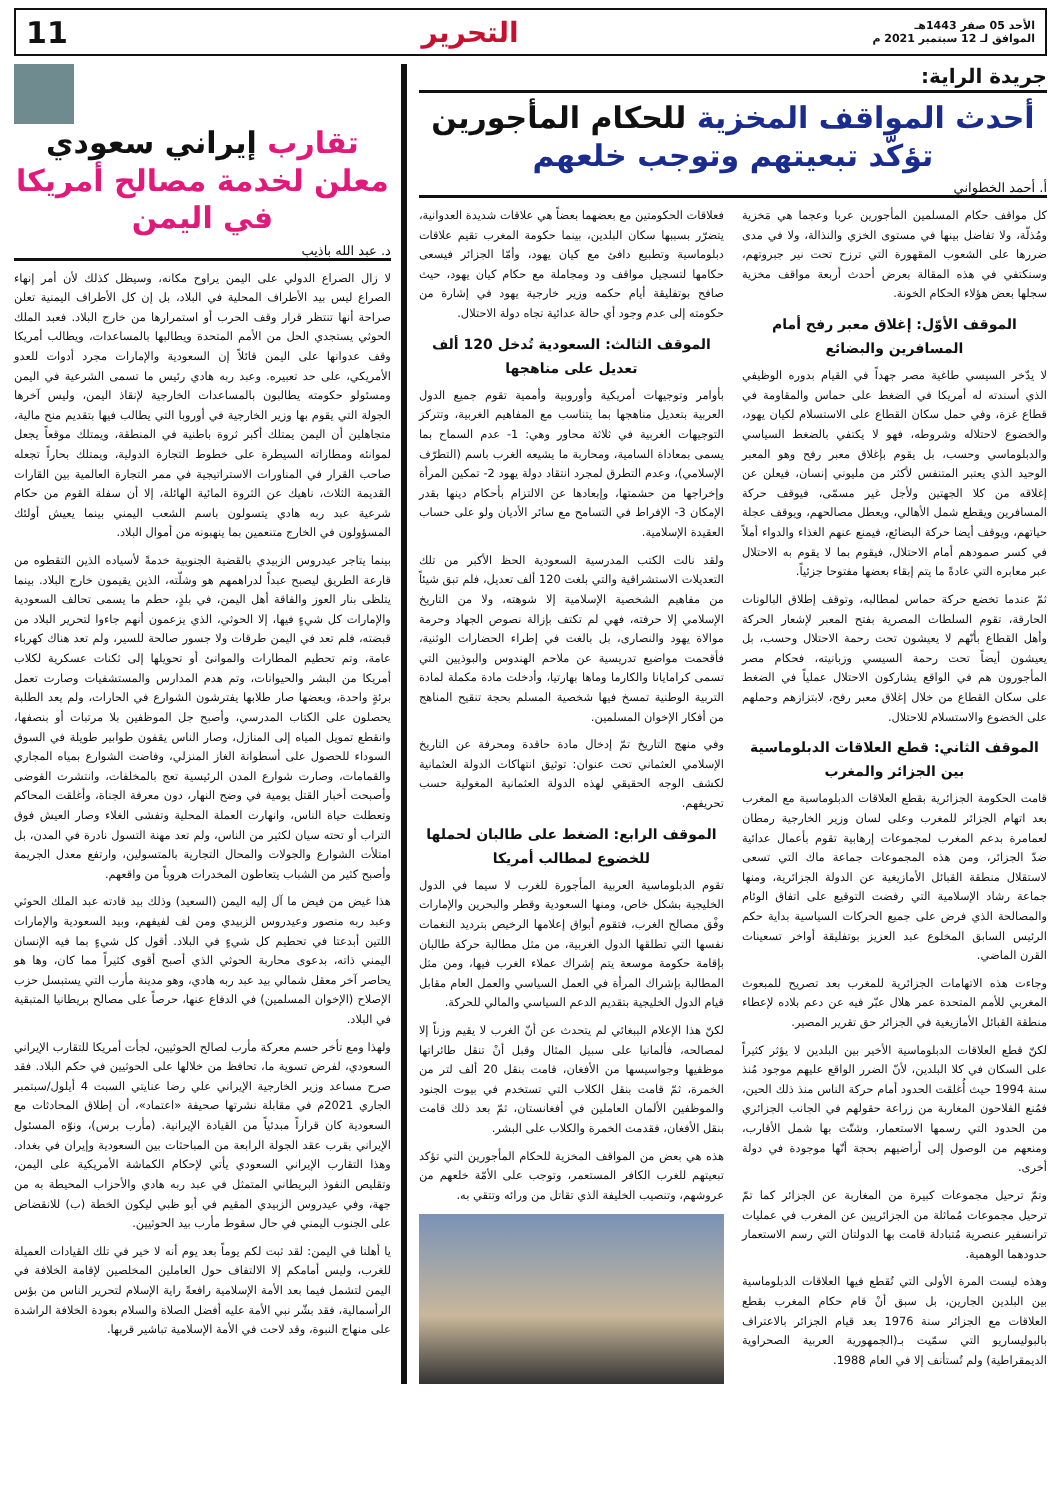الأحد 05 صفر 1443هـ
الموافق لـ 12 سبتمبر 2021 م
التحرير 11
جريدة الراية:
أحدث المواقف المخزية للحكام المأجورين تؤكّد تبعيتهم وتوجب خلعهم
أ. أحمد الخطواني
كل مواقف حكام المسلمين المأجورين عربا وعجما هي مَخزية ومُذلّة، ولا تفاضل بينها في مستوى الخزي والنذالة، ولا في مدى ضررها على الشعوب المقهورة التي ترزح تحت نير جبروتهم، وسنكتفي في هذه المقالة بعرض أحدث أربعة مواقف مخزية سجلها بعض هؤلاء الحكام الخونة.
الموقف الأوّل: إغلاق معبر رفح أمام المسافرين والبضائع
لا يدّخر السيسي طاغية مصر جهداً في القيام بدوره الوظيفي الذي أسندته له أمريكا في الضغط على حماس والمقاومة في قطاع غزة، وفي حمل سكان القطاع على الاستسلام لكيان يهود، والخضوع لاحتلاله وشروطه، فهو لا يكتفي بالضغط السياسي والدبلوماسي وحسب، بل يقوم بإغلاق معبر رفح وهو المعبر الوحيد الذي يعتبر المتنفس لأكثر من مليوني إنسان، فيعلن عن إغلاقه من كلا الجهتين ولأجل غير مسمّى، فيوقف حركة المسافرين ويقطع شمل الأهالي، ويعطل مصالحهم، ويوقف عجلة حياتهم، ويوقف أيضا حركة البضائع، فيمنع عنهم الغذاء والدواء أملاً في كسر صمودهم أمام الاحتلال، فيقوم بما لا يقوم به الاحتلال عبر معابره التي عادةً ما يتم إبقاء بعضها مفتوحا جزئياً.
ثمّ عندما تخضع حركة حماس لمطالبه، وتوقف إطلاق البالونات الحارقة، تقوم السلطات المصرية بفتح المعبر لإشعار الحركة وأهل القطاع بأنّهم لا يعيشون تحت رحمة الاحتلال وحسب، بل يعيشون أيضاً تحت رحمة السيسي وزبانيته، فحكام مصر المأجورون هم في الواقع يشاركون الاحتلال عملياً في الضغط على سكان القطاع من خلال إغلاق معبر رفح، لابتزازهم وحملهم على الخضوع والاستسلام للاحتلال.
الموقف الثاني: قطع العلاقات الدبلوماسية بين الجزائر والمغرب
قامت الحكومة الجزائرية بقطع العلاقات الدبلوماسية مع المغرب بعد اتهام الجزائر للمغرب وعلى لسان وزير الخارجية رمطان لعمامرة بدعم المغرب لمجموعات إرهابية تقوم بأعمال عدائية ضدّ الجزائر، ومن هذه المجموعات جماعة ماك التي تسعى لاستقلال منطقة القبائل الأمازيغية عن الدولة الجزائرية، ومنها جماعة رشاد الإسلامية التي رفضت التوقيع على اتفاق الوئام والمصالحة الذي فرض على جميع الحركات السياسية بداية حكم الرئيس السابق المخلوع عبد العزيز بوتفليقة أواخر تسعينات القرن الماضي.
وجاءت هذه الاتهامات الجزائرية للمغرب بعد تصريح للمبعوث المغربي للأمم المتحدة عمر هلال عبّر فيه عن دعم بلاده لإعطاء منطقة القبائل الأمازيغية في الجزائر حق تقرير المصير.
لكنّ قطع العلاقات الدبلوماسية الأخير بين البلدين لا يؤثر كثيراً على السكان في كلا البلدين، لأنّ الضرر الواقع عليهم موجود مُنذ سنة 1994 حيث أُغلقت الحدود أمام حركة الناس منذ ذلك الحين، فمُنع الفلاحون المغاربة من زراعة حقولهم في الجانب الجزائري من الحدود التي رسمها الاستعمار، وشتّت بها شمل الأقارب، ومنعهم من الوصول إلى أراضيهم بحجة أنّها موجودة في دولة أخرى.
وتمّ ترحيل مجموعات كبيرة من المغاربة عن الجزائر كما تمّ ترحيل مجموعات مُماثلة من الجزائريين عن المغرب في عمليات ترانسفير عنصرية مُتبادلة قامت بها الدولتان التي رسم الاستعمار حدودهما الوهمية.
وهذه ليست المرة الأولى التي تُقطع فيها العلاقات الدبلوماسية بين البلدين الجارين، بل سبق أنْ قام حكام المغرب بقطع العلاقات مع الجزائر سنة 1976 بعد قيام الجزائر بالاعتراف بالبوليساريو التي سمّيت بـ(الجمهورية العربية الصحراوية الديمقراطية) ولم تُستأنف إلا في العام 1988.
فعلاقات الحكومتين مع بعضهما بعضاً هي علاقات شديدة العدوانية، يتضرّر بسببها سكان البلدين، بينما حكومة المغرب تقيم علاقات دبلوماسية وتطبيع دافئ مع كيان يهود، وأمّا الجزائر فيسعى حكامها لتسجيل مواقف ود ومجاملة مع حكام كيان يهود، حيث صافح بوتفليقة أيام حكمه وزير خارجية يهود في إشارة من حكومته إلى عدم وجود أي حالة عدائية تجاه دولة الاحتلال.
الموقف الثالث: السعودية تُدخل 120 ألف تعديل على مناهجها
بأوامر وتوجيهات أمريكية وأوروبية وأممية تقوم جميع الدول العربية بتعديل مناهجها بما يتناسب مع المفاهيم الغربية، وتتركز التوجيهات الغربية في ثلاثة محاور وهي: 1- عدم السماح بما يسمى بمعاداة السامية، ومحاربة ما يشيعه الغرب باسم (التطرّف الإسلامي)، وعدم التطرق لمجرد انتقاد دولة يهود 2- تمكين المرأة وإخراجها من حشمتها، وإبعادها عن الالتزام بأحكام دينها بقدر الإمكان 3- الإفراط في التسامح مع سائر الأديان ولو على حساب العقيدة الإسلامية.
ولقد نالت الكتب المدرسية السعودية الحظ الأكبر من تلك التعديلات الاستشراقية والتي بلغت 120 ألف تعديل، فلم تبق شيئاً من مفاهيم الشخصية الإسلامية إلا شوهته، ولا من التاريخ الإسلامي إلا حرفته، فهي لم تكتف بإزالة نصوص الجهاد وحرمة موالاة يهود والنصارى، بل بالغت في إطراء الحضارات الوثنية، فأقحمت مواضيع تدريسية عن ملاحم الهندوس والبوذيين التي تسمى كرامايانا والكارما وماها بهارتيا، وأدخلت مادة مكملة لمادة التربية الوطنية تمسخ فيها شخصية المسلم بحجة تنقيح المناهج من أفكار الإخوان المسلمين.
وفي منهج التاريخ تمّ إدخال مادة حاقدة ومحرفة عن التاريخ الإسلامي العثماني تحت عنوان: توثيق انتهاكات الدولة العثمانية لكشف الوجه الحقيقي لهذه الدولة العثمانية المغولية حسب تحريفهم.
الموقف الرابع: الضغط على طالبان لحملها للخضوع لمطالب أمريكا
تقوم الدبلوماسية العربية المأجورة للغرب لا سيما في الدول الخليجية بشكل خاص، ومنها السعودية وقطر والبحرين والإمارات وفْق مصالح الغرب، فتقوم أبواق إعلامها الرخيص بترديد النغمات نفسها التي تطلقها الدول الغربية، من مثل مطالبة حركة طالبان بإقامة حكومة موسعة يتم إشراك عملاء الغرب فيها، ومن مثل المطالبة بإشراك المرأة في العمل السياسي والعمل العام مقابل قيام الدول الخليجية بتقديم الدعم السياسي والمالي للحركة.
لكنّ هذا الإعلام الببغائي لم يتحدث عن أنّ الغرب لا يقيم وزناً إلا لمصالحه، فألمانيا على سبيل المثال وقبل أنْ تنقل طائراتها موظفيها وجواسيسها من الأفغان، قامت بنقل 20 ألف لتر من الخمرة، ثمّ قامت بنقل الكلاب التي تستخدم في بيوت الجنود والموظفين الألمان العاملين في أفغانستان، ثمّ بعد ذلك قامت بنقل الأفغان، فقدمت الخمرة والكلاب على البشر.
هذه هي بعض من المواقف المخزية للحكام المأجورين التي تؤكد تبعيتهم للغرب الكافر المستعمر، وتوجب على الأمّة خلعهم من عروشهم، وتنصيب الخليفة الذي تقاتل من ورائه وتتقي به.
تقارب إيراني سعودي معلن لخدمة مصالح أمريكا في اليمن
د. عبد الله باذيب
لا زال الصراع الدولي على اليمن يراوح مكانه، وسيظل كذلك لأن أمر إنهاء الصراع ليس بيد الأطراف المحلية في البلاد، بل إن كل الأطراف اليمنية تعلن صراحة أنها تنتظر قرار وقف الحرب أو استمرارها من خارج البلاد. فعبد الملك الحوثي يستجدي الحل من الأمم المتحدة ويطالبها بالمساعدات، ويطالب أمريكا وقف عدوانها على اليمن قائلاً إن السعودية والإمارات مجرد أدوات للعدو الأمريكي، على حد تعبيره. وعبد ربه هادي رئيس ما تسمى الشرعية في اليمن ومسئولو حكومته يطالبون بالمساعدات الخارجية لإنقاذ اليمن، وليس آخرها الجولة التي يقوم بها وزير الخارجية في أوروبا التي يطالب فيها بتقديم منح مالية، متجاهلين أن اليمن يمتلك أكبر ثروة باطنية في المنطقة، ويمتلك موقعاً يجعل لموانئه ومطاراته السيطرة على خطوط التجارة الدولية، ويمتلك بحاراً تجعله صاحب القرار في المناورات الاستراتيجية في ممر التجارة العالمية بين القارات القديمة الثلاث، ناهيك عن الثروة المائية الهائلة، إلا أن سفلة القوم من حكام شرعية عبد ربه هادي يتسولون باسم الشعب اليمني بينما يعيش أولئك المسؤولون في الخارج متنعمين بما ينهبونه من أموال البلاد.
بينما يتاجر عيدروس الزبيدي بالقضية الجنوبية خدمةً لأسياده الذين التقطوه من قارعة الطريق ليصبح عبداً لدراهمهم هو وشلّته، الذين يقيمون خارج البلاد. بينما يتلظى بنار العوز والفاقة أهل اليمن، في بلدٍ، حطم ما يسمى تحالف السعودية والإمارات كل شيءٍ فيها، إلا الحوثي، الذي يزعمون أنهم جاءوا لتحرير البلاد من قبضته، فلم تعد في اليمن طرقات ولا جسور صالحة للسير، ولم تعد هناك كهرباء عامة، وتم تحطيم المطارات والموانئ أو تحويلها إلى ثكنات عسكرية لكلاب أمريكا من البشر والحيوانات، وتم هدم المدارس والمستشفيات وصارت تعمل برئةٍ واحدة، وبعضها صار طلابها يفترشون الشوارع في الحارات، ولم يعد الطلبة يحصلون على الكتاب المدرسي، وأصبح جل الموظفين بلا مرتبات أو بنصفها، وانقطع تمويل المياه إلى المنازل، وصار الناس يقفون طوابير طويلة في السوق السوداء للحصول على أسطوانة الغاز المنزلي، وفاضت الشوارع بمياه المجاري والقمامات، وصارت شوارع المدن الرئيسية تعج بالمخلفات، وانتشرت الفوضى وأصبحت أخبار القتل يومية في وضح النهار، دون معرفة الجناة، وأغلقت المحاكم وتعطلت حياة الناس، وانهارت العملة المحلية وتفشى الغلاء وصار العيش فوق التراب أو تحته سيان لكثير من الناس، ولم تعد مهنة التسول نادرة في المدن، بل امتلأت الشوارع والجولات والمحال التجارية بالمتسولين، وارتفع معدل الجريمة وأصبح كثير من الشباب يتعاطون المخدرات هروباً من واقعهم.
هذا غيض من فيض ما آل إليه اليمن (السعيد) وذلك بيد قادته عبد الملك الحوثي وعبد ربه منصور وعيدروس الزبيدي ومن لف لفيفهم، وبيد السعودية والإمارات اللتين أبدعتا في تحطيم كل شيءٍ في البلاد. أقول كل شيءٍ بما فيه الإنسان اليمني ذاته، بدعوى محاربة الحوثي الذي أصبح أقوى كثيراً مما كان، وها هو يحاصر آخر معقل شمالي بيد عبد ربه هادي، وهو مدينة مأرب التي يستبسل حزب الإصلاح (الإخوان المسلمين) في الدفاع عنها، حرصاً على مصالح بريطانيا المتبقية في البلاد.
ولهذا ومع تأخر حسم معركة مأرب لصالح الحوثيين، لجأت أمريكا للتقارب الإيراني السعودي، لفرض تسوية ما، تحافظ من خلالها على الحوثيين في حكم البلاد. فقد صرح مساعد وزير الخارجية الإيراني علي رضا عنايتي السبت 4 أيلول/سبتمبر الجاري 2021م في مقابلة نشرتها صحيفة «اعتماد»، أن إطلاق المحادثات مع السعودية كان قراراً مبدئياً من القيادة الإيرانية. (مأرب برس)، ونوّه المسئول الإيراني بقرب عقد الجولة الرابعة من المباحثات بين السعودية وإيران في بغداد. وهذا التقارب الإيراني السعودي يأتي لإحكام الكماشة الأمريكية على اليمن، وتقليص النفوذ البريطاني المتمثل في عبد ربه هادي والأحزاب المحيطة به من جهة، وفي عيدروس الزبيدي المقيم في أبو ظبي ليكون الخطة (ب) للانقضاض على الجنوب اليمني في حال سقوط مأرب بيد الحوثيين.
يا أهلنا في اليمن: لقد ثبت لكم يوماً بعد يوم أنه لا خير في تلك القيادات العميلة للغرب، وليس أمامكم إلا الالتفاف حول العاملين المخلصين لإقامة الخلافة في اليمن لتشمل فيما بعد الأمة الإسلامية رافعةً راية الإسلام لتحرير الناس من بؤس الرأسمالية، فقد بشّر نبي الأمة عليه أفضل الصلاة والسلام بعودة الخلافة الراشدة على منهاج النبوة، وقد لاحت في الأمة الإسلامية تباشير قربها.